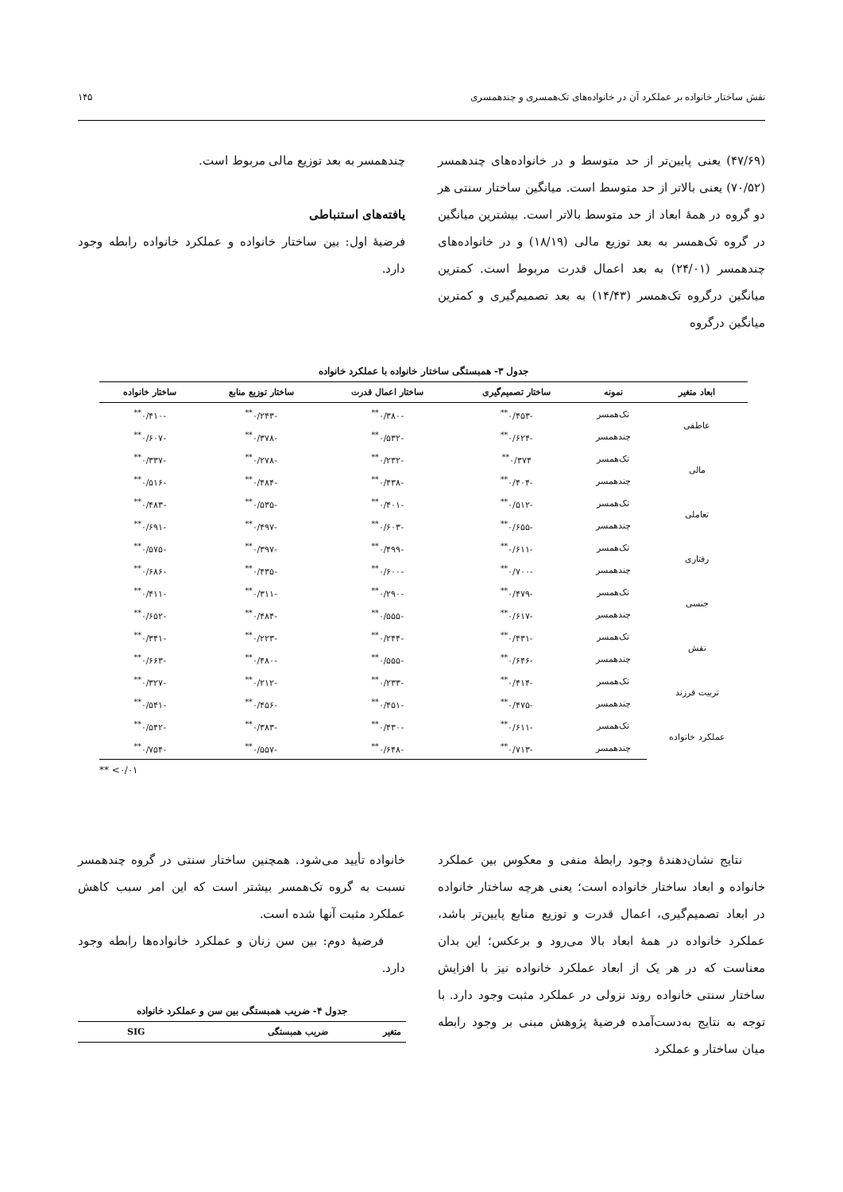نقش ساختار خانواده بر عملکرد آن در خانواده‌های تک‌همسری و چندهمسری ۱۴۵
(۴۷/۶۹) یعنی پایین‌تر از حد متوسط و در خانواده‌های چندهمسر (۷۰/۵۲) یعنی بالاتر از حد متوسط است. میانگین ساختار سنتی هر دو گروه در همهٔ ابعاد از حد متوسط بالاتر است. بیشترین میانگین در گروه تک‌همسر به بعد توزیع مالی (۱۸/۱۹) و در خانواده‌های چندهمسر (۲۴/۰۱) به بعد اعمال قدرت مربوط است. کمترین میانگین درگروه تک‌همسر (۱۴/۴۳) به بعد تصمیم‌گیری و کمترین میانگین درگروه
چندهمسر به بعد توزیع مالی مربوط است.
یافته‌های استنباطی
فرضیهٔ اول: بین ساختار خانواده و عملکرد خانواده رابطه وجود دارد.
جدول ۳- همبستگی ساختار خانواده با عملکرد خانواده
| ابعاد متغیر | نمونه | ساختار تصمیم‌گیری | ساختار اعمال قدرت | ساختار توزیع منابع | ساختار خانواده |
| --- | --- | --- | --- | --- | --- |
| عاطفی | تک‌همسر | -۰/۴۵۳<sup>**</sup> | -۰/۳۸۰<sup>**</sup> | -۰/۲۴۳<sup>**</sup> | -۰/۴۱۰<sup>**</sup> |
| | چندهمسر | -۰/۶۲۴<sup>**</sup> | -۰/۵۳۲<sup>**</sup> | -۰/۳۷۸<sup>**</sup> | -۰/۶۰۷<sup>**</sup> |
| مالی | تک‌همسر | ۰/۳۷۴<sup>**</sup> | -۰/۲۳۲<sup>**</sup> | -۰/۲۷۸<sup>**</sup> | -۰/۳۳۷<sup>**</sup> |
| | چندهمسر | -۰/۴۰۴<sup>**</sup> | -۰/۴۳۸<sup>**</sup> | -۰/۴۸۴<sup>**</sup> | -۰/۵۱۶<sup>**</sup> |
| تعاملی | تک‌همسر | -۰/۵۱۲<sup>**</sup> | -۰/۴۰۱<sup>**</sup> | -۰/۵۳۵<sup>**</sup> | -۰/۴۸۳<sup>**</sup> |
| | چندهمسر | -۰/۶۵۵<sup>**</sup> | -۰/۶۰۳<sup>**</sup> | -۰/۴۹۷<sup>**</sup> | -۰/۶۹۱<sup>**</sup> |
| رفتاری | تک‌همسر | -۰/۶۱۱<sup>**</sup> | -۰/۴۹۹<sup>**</sup> | -۰/۳۹۷<sup>**</sup> | -۰/۵۷۵<sup>**</sup> |
| | چندهمسر | -۰/۷۰۰<sup>**</sup> | -۰/۶۰۰<sup>**</sup> | -۰/۴۳۵<sup>**</sup> | -۰/۶۸۶<sup>**</sup> |
| جنسی | تک‌همسر | -۰/۴۷۹<sup>**</sup> | -۰/۲۹۰<sup>**</sup> | -۰/۳۱۱<sup>**</sup> | -۰/۴۱۱<sup>**</sup> |
| | چندهمسر | -۰/۶۱۷<sup>**</sup> | -۰/۵۵۵<sup>**</sup> | -۰/۴۸۴<sup>**</sup> | -۰/۶۵۲<sup>**</sup> |
| نقش | تک‌همسر | -۰/۴۳۱<sup>**</sup> | -۰/۲۴۴<sup>**</sup> | -۰/۲۲۳<sup>**</sup> | -۰/۳۴۱<sup>**</sup> |
| | چندهمسر | -۰/۶۴۶<sup>**</sup> | -۰/۵۵۵<sup>**</sup> | -۰/۴۸۰<sup>**</sup> | -۰/۶۶۳<sup>**</sup> |
| تربیت فرزند | تک‌همسر | -۰/۴۱۴<sup>**</sup> | -۰/۲۳۳<sup>**</sup> | -۰/۲۱۲<sup>**</sup> | -۰/۳۲۷<sup>**</sup> |
| | چندهمسر | -۰/۴۷۵<sup>**</sup> | -۰/۴۵۱<sup>**</sup> | -۰/۴۵۶<sup>**</sup> | -۰/۵۴۱<sup>**</sup> |
| عملکرد خانواده | تک‌همسر | -۰/۶۱۱<sup>**</sup> | -۰/۴۳۰<sup>**</sup> | -۰/۳۸۳<sup>**</sup> | -۰/۵۴۲<sup>**</sup> |
| | چندهمسر | -۰/۷۱۳<sup>**</sup> | -۰/۶۴۸<sup>**</sup> | -۰/۵۵۷<sup>**</sup> | -۰/۷۵۴<sup>**</sup> |
** <۰/۰۱
نتایج نشان‌دهندهٔ وجود رابطهٔ منفی و معکوس بین عملکرد خانواده و ابعاد ساختار خانواده است؛ یعنی هرچه ساختار خانواده در ابعاد تصمیم‌گیری، اعمال قدرت و توزیع منابع پایین‌تر باشد، عملکرد خانواده در همهٔ ابعاد بالا می‌رود و برعکس؛ این بدان معناست که در هر یک از ابعاد عملکرد خانواده نیز با افزایش ساختار سنتی خانواده روند نزولی در عملکرد مثبت وجود دارد. با توجه به نتایج به‌دست‌آمده فرضیهٔ پژوهش مبنی بر وجود رابطه میان ساختار و عملکرد
خانواده تأیید می‌شود. همچنین ساختار سنتی در گروه چندهمسر نسبت به گروه تک‌همسر بیشتر است که این امر سبب کاهش عملکرد مثبت آنها شده است.
فرضیهٔ دوم: بین سن زنان و عملکرد خانواده‌ها رابطه وجود دارد.
جدول ۴- ضریب همبستگی بین سن و عملکرد خانواده
| متغیر | ضریب همبستگی | SIG |
| --- | --- | --- |